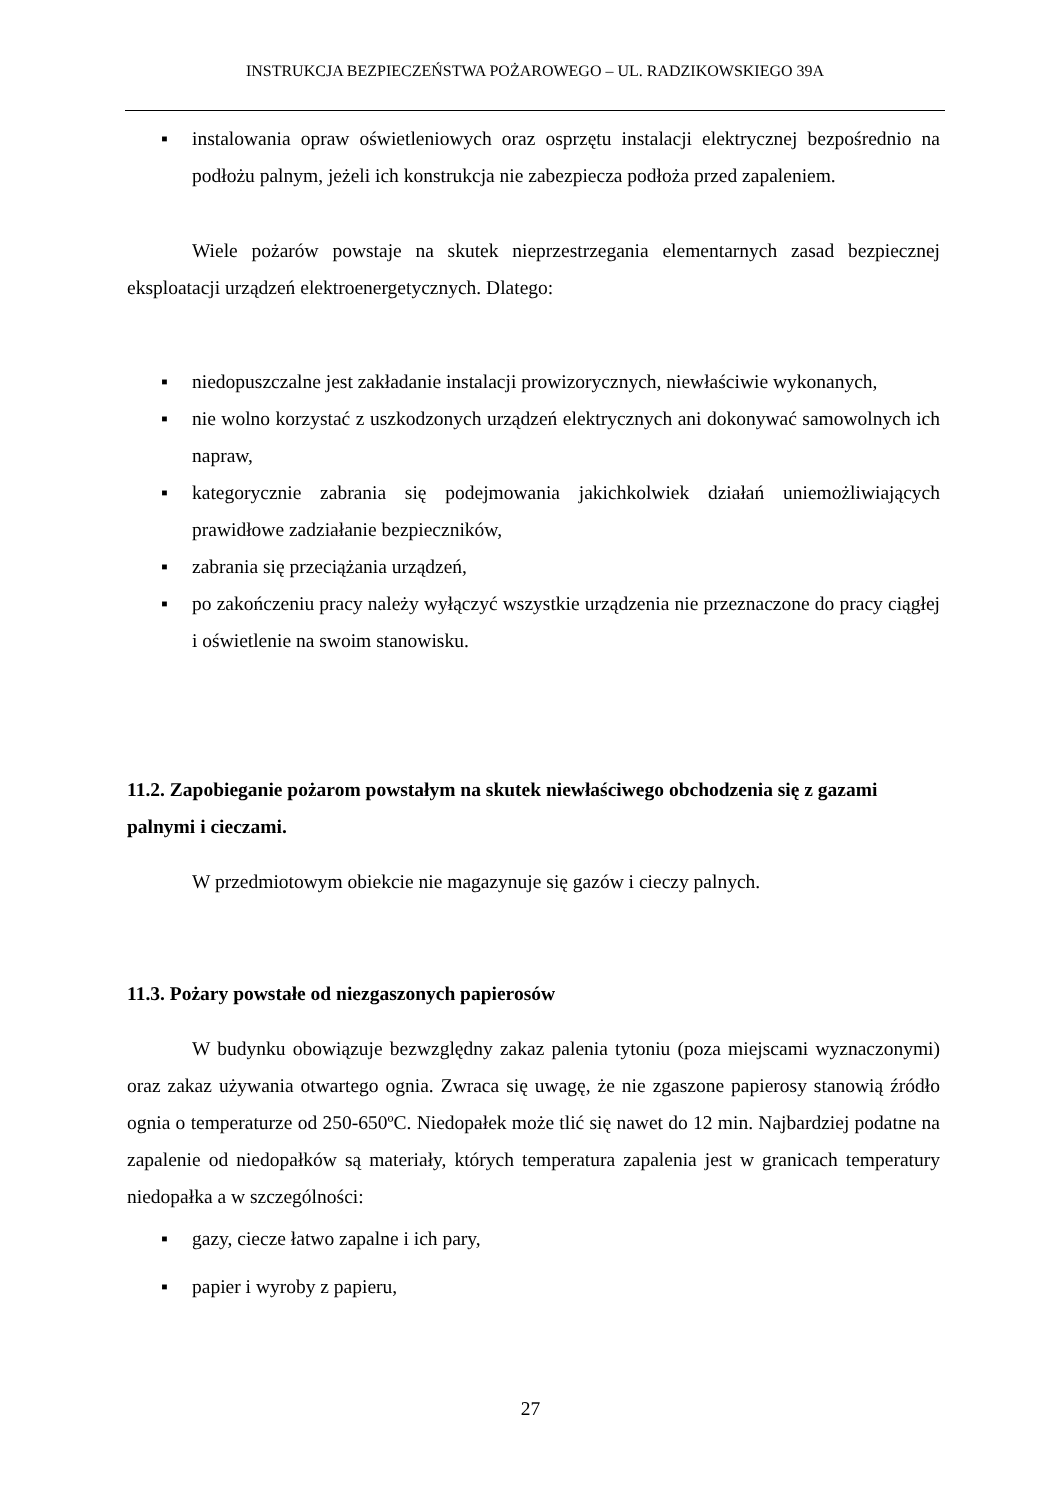INSTRUKCJA BEZPIECZEŃSTWA POŻAROWEGO – UL. RADZIKOWSKIEGO 39A
▪ instalowania opraw oświetleniowych oraz osprzętu instalacji elektrycznej bezpośrednio na podłożu palnym, jeżeli ich konstrukcja nie zabezpiecza podłoża przed zapaleniem.
Wiele pożarów powstaje na skutek nieprzestrzegania elementarnych zasad bezpiecznej eksploatacji urządzeń elektroenergetycznych. Dlatego:
▪ niedopuszczalne jest zakładanie instalacji prowizorycznych, niewłaściwie wykonanych,
▪ nie wolno korzystać z uszkodzonych urządzeń elektrycznych ani dokonywać samowolnych ich napraw,
▪ kategorycznie zabrania się podejmowania jakichkolwiek działań uniemożliwiających prawidłowe zadziałanie bezpieczników,
▪ zabrania się przeciążania urządzeń,
▪ po zakończeniu pracy należy wyłączyć wszystkie urządzenia nie przeznaczone do pracy ciągłej i oświetlenie na swoim stanowisku.
11.2. Zapobieganie pożarom powstałym na skutek niewłaściwego obchodzenia się z gazami palnymi i cieczami.
W przedmiotowym obiekcie nie magazynuje się gazów i cieczy palnych.
11.3. Pożary powstałe od niezgaszonych papierosów
W budynku obowiązuje bezwzględny zakaz palenia tytoniu (poza miejscami wyznaczonymi) oraz zakaz używania otwartego ognia. Zwraca się uwagę, że nie zgaszone papierosy stanowią źródło ognia o temperaturze od 250-650ºC. Niedopałek może tlić się nawet do 12 min. Najbardziej podatne na zapalenie od niedopałków są materiały, których temperatura zapalenia jest w granicach temperatury niedopałka a w szczególności:
▪ gazy, ciecze łatwo zapalne i ich pary,
▪ papier i wyroby z papieru,
27